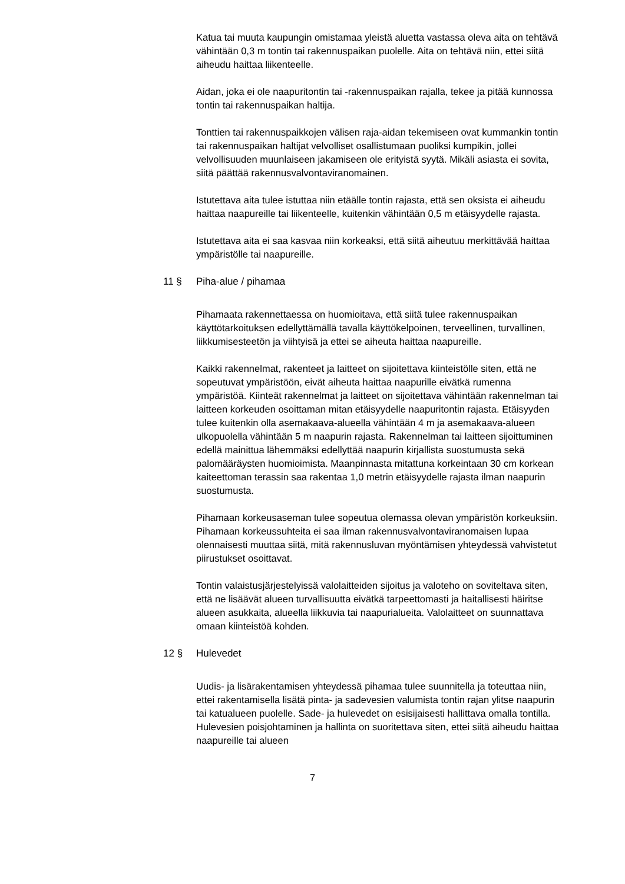Katua tai muuta kaupungin omistamaa yleistä aluetta vastassa oleva aita on tehtävä vähintään 0,3 m tontin tai rakennuspaikan puolelle. Aita on tehtävä niin, ettei siitä aiheudu haittaa liikenteelle.
Aidan, joka ei ole naapuritontin tai -rakennuspaikan rajalla, tekee ja pitää kunnossa tontin tai rakennuspaikan haltija.
Tonttien tai rakennuspaikkojen välisen raja-aidan tekemiseen ovat kummankin tontin tai rakennuspaikan haltijat velvolliset osallistumaan puoliksi kumpikin, jollei velvollisuuden muunlaiseen jakamiseen ole erityistä syytä. Mikäli asiasta ei sovita, siitä päättää rakennusvalvontaviranomainen.
Istutettava aita tulee istuttaa niin etäälle tontin rajasta, että sen oksista ei aiheudu haittaa naapureille tai liikenteelle, kuitenkin vähintään 0,5 m etäisyydelle rajasta.
Istutettava aita ei saa kasvaa niin korkeaksi, että siitä aiheutuu merkittävää haittaa ympäristölle tai naapureille.
11 § Piha-alue / pihamaa
Pihamaata rakennettaessa on huomioitava, että siitä tulee rakennuspaikan käyttötarkoituksen edellyttämällä tavalla käyttökelpoinen, terveellinen, turvallinen, liikkumisesteetön ja viihtyisä ja ettei se aiheuta haittaa naapureille.
Kaikki rakennelmat, rakenteet ja laitteet on sijoitettava kiinteistölle siten, että ne sopeutuvat ympäristöön, eivät aiheuta haittaa naapurille eivätkä rumenna ympäristöä. Kiinteät rakennelmat ja laitteet on sijoitettava vähintään rakennelman tai laitteen korkeuden osoittaman mitan etäisyydelle naapuritontin rajasta. Etäisyyden tulee kuitenkin olla asemakaava-alueella vähintään 4 m ja asemakaava-alueen ulkopuolella vähintään 5 m naapurin rajasta. Rakennelman tai laitteen sijoittuminen edellä mainittua lähemmäksi edellyttää naapurin kirjallista suostumusta sekä palomääräysten huomioimista. Maanpinnasta mitattuna korkeintaan 30 cm korkean kaiteettoman terassin saa rakentaa 1,0 metrin etäisyydelle rajasta ilman naapurin suostumusta.
Pihamaan korkeusaseman tulee sopeutua olemassa olevan ympäristön korkeuksiin. Pihamaan korkeussuhteita ei saa ilman rakennusvalvontaviranomaisen lupaa olennaisesti muuttaa siitä, mitä rakennusluvan myöntämisen yhteydessä vahvistetut piirustukset osoittavat.
Tontin valaistusjärjestelyissä valolaitteiden sijoitus ja valoteho on soviteltava siten, että ne lisäävät alueen turvallisuutta eivätkä tarpeettomasti ja haitallisesti häiritse alueen asukkaita, alueella liikkuvia tai naapurialueita. Valolaitteet on suunnattava omaan kiinteistöä kohden.
12 § Hulevedet
Uudis- ja lisärakentamisen yhteydessä pihamaa tulee suunnitella ja toteuttaa niin, ettei rakentamisella lisätä pinta- ja sadevesien valumista tontin rajan ylitse naapurin tai katualueen puolelle. Sade- ja hulevedet on esisijaisesti hallittava omalla tontilla. Hulevesien poisjohtaminen ja hallinta on suoritettava siten, ettei siitä aiheudu haittaa naapureille tai alueen
7